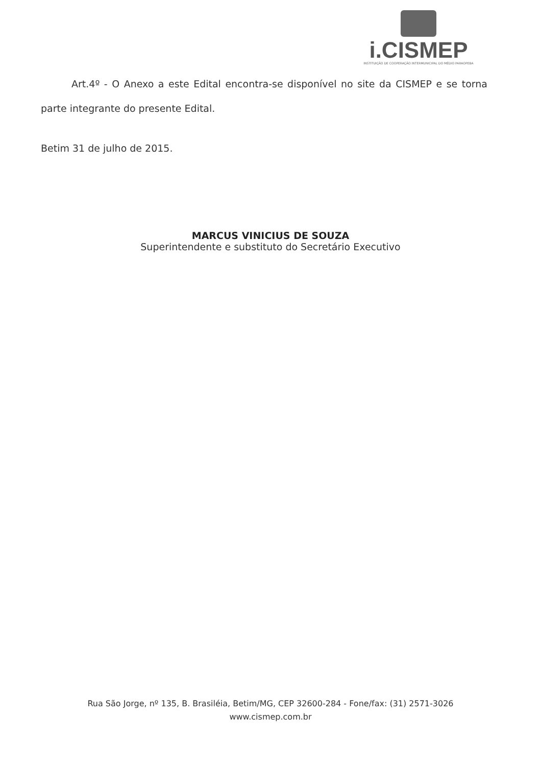i.CISMEP
INSTITUIÇÃO DE COOPERAÇÃO INTERMUNICIPAL DO MÉDIO PARAOPEBA
Art.4º - O Anexo a este Edital encontra-se disponível no site da CISMEP e se torna parte integrante do presente Edital.
Betim 31 de julho de 2015.
MARCUS VINICIUS DE SOUZA
Superintendente e substituto do Secretário Executivo
Rua São Jorge, nº 135, B. Brasiléia, Betim/MG, CEP 32600-284 - Fone/fax: (31) 2571-3026
www.cismep.com.br